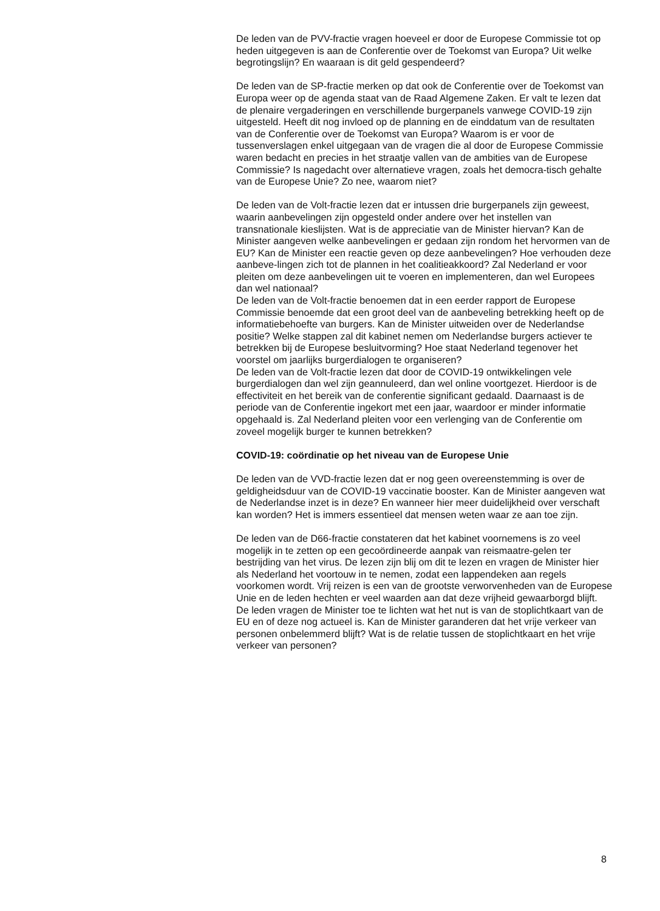De leden van de PVV-fractie vragen hoeveel er door de Europese Commissie tot op heden uitgegeven is aan de Conferentie over de Toekomst van Europa? Uit welke begrotingslijn? En waaraan is dit geld gespendeerd?
De leden van de SP-fractie merken op dat ook de Conferentie over de Toekomst van Europa weer op de agenda staat van de Raad Algemene Zaken. Er valt te lezen dat de plenaire vergaderingen en verschillende burgerpanels vanwege COVID-19 zijn uitgesteld. Heeft dit nog invloed op de planning en de einddatum van de resultaten van de Conferentie over de Toekomst van Europa? Waarom is er voor de tussenverslagen enkel uitgegaan van de vragen die al door de Europese Commissie waren bedacht en precies in het straatje vallen van de ambities van de Europese Commissie? Is nagedacht over alternatieve vragen, zoals het democra-tisch gehalte van de Europese Unie? Zo nee, waarom niet?
De leden van de Volt-fractie lezen dat er intussen drie burgerpanels zijn geweest, waarin aanbevelingen zijn opgesteld onder andere over het instellen van transnationale kieslijsten. Wat is de appreciatie van de Minister hiervan? Kan de Minister aangeven welke aanbevelingen er gedaan zijn rondom het hervormen van de EU? Kan de Minister een reactie geven op deze aanbevelingen? Hoe verhouden deze aanbeve-lingen zich tot de plannen in het coalitieakkoord? Zal Nederland er voor pleiten om deze aanbevelingen uit te voeren en implementeren, dan wel Europees dan wel nationaal?
De leden van de Volt-fractie benoemen dat in een eerder rapport de Europese Commissie benoemde dat een groot deel van de aanbeveling betrekking heeft op de informatiebehoefte van burgers. Kan de Minister uitweiden over de Nederlandse positie? Welke stappen zal dit kabinet nemen om Nederlandse burgers actiever te betrekken bij de Europese besluitvorming? Hoe staat Nederland tegenover het voorstel om jaarlijks burgerdialogen te organiseren?
De leden van de Volt-fractie lezen dat door de COVID-19 ontwikkelingen vele burgerdialogen dan wel zijn geannuleerd, dan wel online voortgezet. Hierdoor is de effectiviteit en het bereik van de conferentie significant gedaald. Daarnaast is de periode van de Conferentie ingekort met een jaar, waardoor er minder informatie opgehaald is. Zal Nederland pleiten voor een verlenging van de Conferentie om zoveel mogelijk burger te kunnen betrekken?
COVID-19: coördinatie op het niveau van de Europese Unie
De leden van de VVD-fractie lezen dat er nog geen overeenstemming is over de geldigheidsduur van de COVID-19 vaccinatie booster. Kan de Minister aangeven wat de Nederlandse inzet is in deze? En wanneer hier meer duidelijkheid over verschaft kan worden? Het is immers essentieel dat mensen weten waar ze aan toe zijn.
De leden van de D66-fractie constateren dat het kabinet voornemens is zo veel mogelijk in te zetten op een gecoördineerde aanpak van reismaatre-gelen ter bestrijding van het virus. De lezen zijn blij om dit te lezen en vragen de Minister hier als Nederland het voortouw in te nemen, zodat een lappendeken aan regels voorkomen wordt. Vrij reizen is een van de grootste verworvenheden van de Europese Unie en de leden hechten er veel waarden aan dat deze vrijheid gewaarborgd blijft. De leden vragen de Minister toe te lichten wat het nut is van de stoplichtkaart van de EU en of deze nog actueel is. Kan de Minister garanderen dat het vrije verkeer van personen onbelemmerd blijft? Wat is de relatie tussen de stoplichtkaart en het vrije verkeer van personen?
8